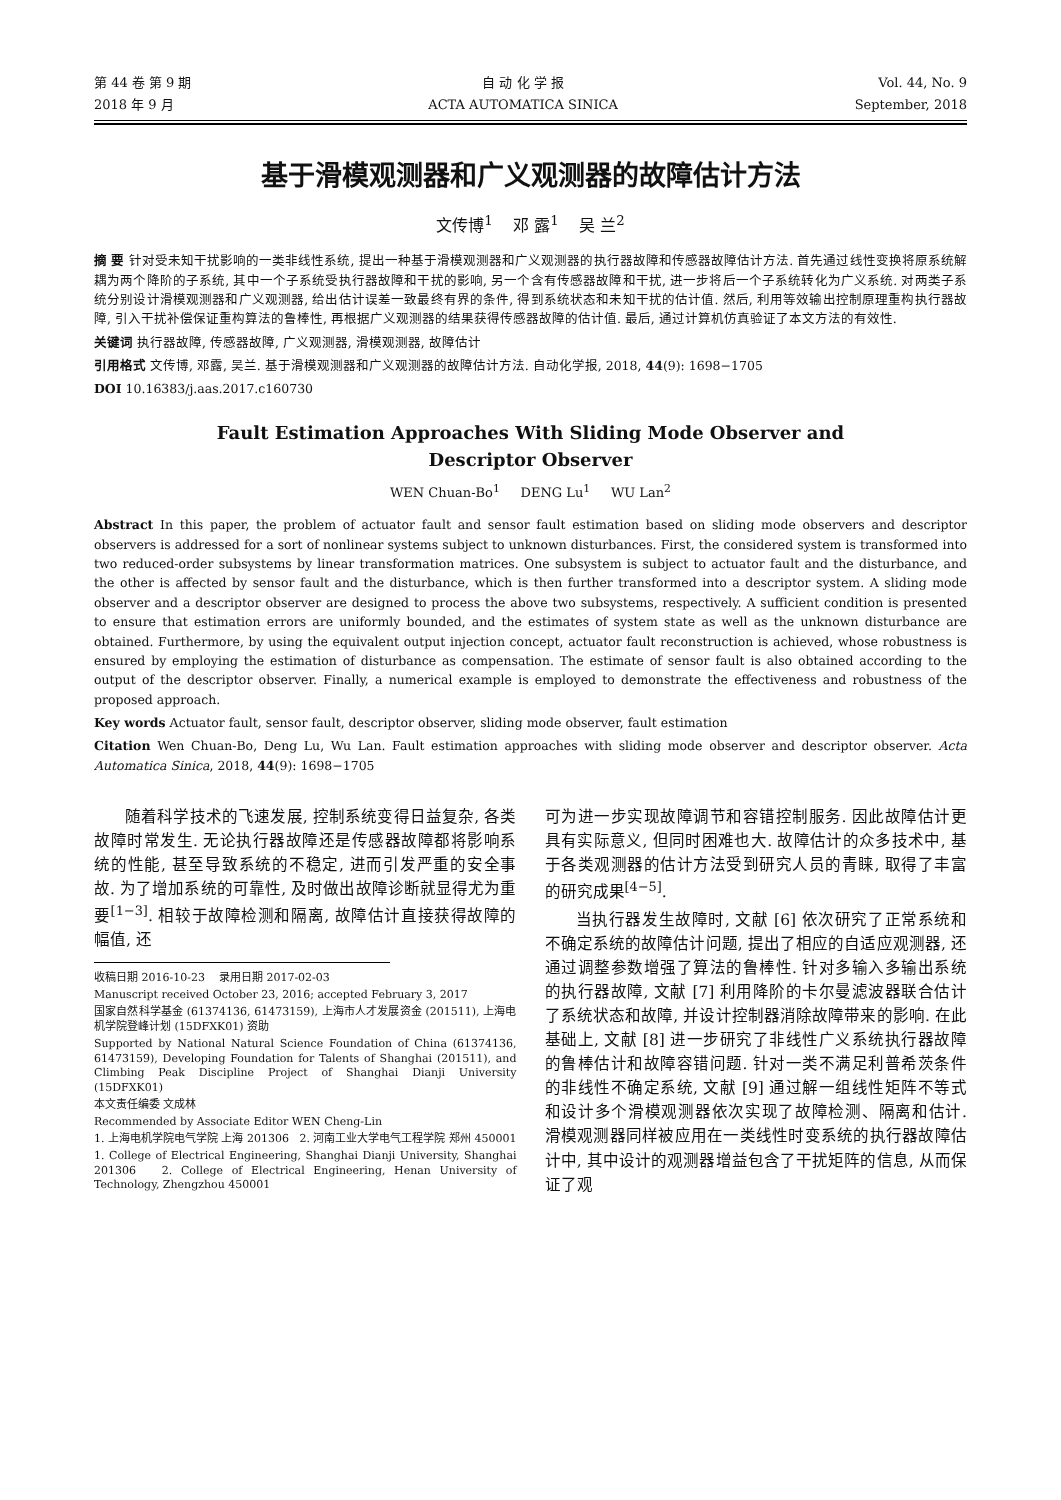第 44 卷 第 9 期
2018 年 9 月
自 动 化 学 报
ACTA AUTOMATICA SINICA
Vol. 44, No. 9
September, 2018
基于滑模观测器和广义观测器的故障估计方法
文传博<sup>1</sup> 邓 露<sup>1</sup> 吴 兰<sup>2</sup>
摘 要 针对受未知干扰影响的一类非线性系统, 提出一种基于滑模观测器和广义观测器的执行器故障和传感器故障估计方法. 首先通过线性变换将原系统解耦为两个降阶的子系统, 其中一个子系统受执行器故障和干扰的影响, 另一个含有传感器故障和干扰, 进一步将后一个子系统转化为广义系统. 对两类子系统分别设计滑模观测器和广义观测器, 给出估计误差一致最终有界的条件, 得到系统状态和未知干扰的估计值. 然后, 利用等效输出控制原理重构执行器故障, 引入干扰补偿保证重构算法的鲁棒性, 再根据广义观测器的结果获得传感器故障的估计值. 最后, 通过计算机仿真验证了本文方法的有效性.
关键词 执行器故障, 传感器故障, 广义观测器, 滑模观测器, 故障估计
引用格式 文传博, 邓露, 吴兰. 基于滑模观测器和广义观测器的故障估计方法. 自动化学报, 2018, 44(9): 1698−1705
DOI 10.16383/j.aas.2017.c160730
Fault Estimation Approaches With Sliding Mode Observer and
Descriptor Observer
WEN Chuan-Bo<sup>1</sup> DENG Lu<sup>1</sup> WU Lan<sup>2</sup>
Abstract In this paper, the problem of actuator fault and sensor fault estimation based on sliding mode observers and descriptor observers is addressed for a sort of nonlinear systems subject to unknown disturbances. First, the considered system is transformed into two reduced-order subsystems by linear transformation matrices. One subsystem is subject to actuator fault and the disturbance, and the other is affected by sensor fault and the disturbance, which is then further transformed into a descriptor system. A sliding mode observer and a descriptor observer are designed to process the above two subsystems, respectively. A sufficient condition is presented to ensure that estimation errors are uniformly bounded, and the estimates of system state as well as the unknown disturbance are obtained. Furthermore, by using the equivalent output injection concept, actuator fault reconstruction is achieved, whose robustness is ensured by employing the estimation of disturbance as compensation. The estimate of sensor fault is also obtained according to the output of the descriptor observer. Finally, a numerical example is employed to demonstrate the effectiveness and robustness of the proposed approach.
Key words Actuator fault, sensor fault, descriptor observer, sliding mode observer, fault estimation
Citation Wen Chuan-Bo, Deng Lu, Wu Lan. Fault estimation approaches with sliding mode observer and descriptor observer. Acta Automatica Sinica, 2018, 44(9): 1698−1705
随着科学技术的飞速发展, 控制系统变得日益复杂, 各类故障时常发生. 无论执行器故障还是传感器故障都将影响系统的性能, 甚至导致系统的不稳定, 进而引发严重的安全事故. 为了增加系统的可靠性, 及时做出故障诊断就显得尤为重要<sup>[1−3]</sup>. 相较于故障检测和隔离, 故障估计直接获得故障的幅值, 还
收稿日期 2016-10-23 录用日期 2017-02-03
Manuscript received October 23, 2016; accepted February 3, 2017
国家自然科学基金 (61374136, 61473159), 上海市人才发展资金 (201511), 上海电机学院登峰计划 (15DFXK01) 资助
Supported by National Natural Science Foundation of China (61374136, 61473159), Developing Foundation for Talents of Shanghai (201511), and Climbing Peak Discipline Project of Shanghai Dianji University (15DFXK01)
本文责任编委 文成林
Recommended by Associate Editor WEN Cheng-Lin
1. 上海电机学院电气学院 上海 201306 2. 河南工业大学电气工程学院 郑州 450001
1. College of Electrical Engineering, Shanghai Dianji University, Shanghai 201306 2. College of Electrical Engineering, Henan University of Technology, Zhengzhou 450001
可为进一步实现故障调节和容错控制服务. 因此故障估计更具有实际意义, 但同时困难也大. 故障估计的众多技术中, 基于各类观测器的估计方法受到研究人员的青睐, 取得了丰富的研究成果<sup>[4−5]</sup>.
当执行器发生故障时, 文献 [6] 依次研究了正常系统和不确定系统的故障估计问题, 提出了相应的自适应观测器, 还通过调整参数增强了算法的鲁棒性. 针对多输入多输出系统的执行器故障, 文献 [7] 利用降阶的卡尔曼滤波器联合估计了系统状态和故障, 并设计控制器消除故障带来的影响. 在此基础上, 文献 [8] 进一步研究了非线性广义系统执行器故障的鲁棒估计和故障容错问题. 针对一类不满足利普希茨条件的非线性不确定系统, 文献 [9] 通过解一组线性矩阵不等式和设计多个滑模观测器依次实现了故障检测、隔离和估计. 滑模观测器同样被应用在一类线性时变系统的执行器故障估计中, 其中设计的观测器增益包含了干扰矩阵的信息, 从而保证了观